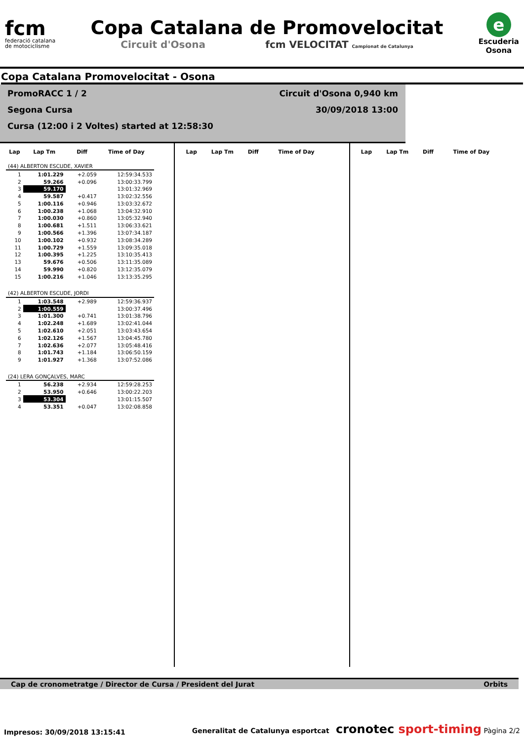fcm
federació catalana
de motociclisme
Copa Catalana de Promovelocitat
Circuit d'Osona fcm VELOCITAT Campionat de Catalunya
e
Escuderia
Osona
Copa Catalana Promovelocitat - Osona
PromoRACC 1 / 2
Segona Cursa
Cursa (12:00 i 2 Voltes) started at 12:58:30
Circuit d'Osona 0,940 km
30/09/2018 13:00
| Lap | Lap Tm | Diff | Time of Day |
| --- | --- | --- | --- |
| (44) ALBERTON ESCUDE, XAVIER | | | |
| 1 | 1:01.229 | +2.059 | 12:59:34.533 |
| 2 | 59.266 | +0.096 | 13:00:33.799 |
| 3 | 59.170 | | 13:01:32.969 |
| 4 | 59.587 | +0.417 | 13:02:32.556 |
| 5 | 1:00.116 | +0.946 | 13:03:32.672 |
| 6 | 1:00.238 | +1.068 | 13:04:32.910 |
| 7 | 1:00.030 | +0.860 | 13:05:32.940 |
| 8 | 1:00.681 | +1.511 | 13:06:33.621 |
| 9 | 1:00.566 | +1.396 | 13:07:34.187 |
| 10 | 1:00.102 | +0.932 | 13:08:34.289 |
| 11 | 1:00.729 | +1.559 | 13:09:35.018 |
| 12 | 1:00.395 | +1.225 | 13:10:35.413 |
| 13 | 59.676 | +0.506 | 13:11:35.089 |
| 14 | 59.990 | +0.820 | 13:12:35.079 |
| 15 | 1:00.216 | +1.046 | 13:13:35.295 |
| (42) ALBERTON ESCUDE, JORDI | | | |
| 1 | 1:03.548 | +2.989 | 12:59:36.937 |
| 2 | 1:00.559 | | 13:00:37.496 |
| 3 | 1:01.300 | +0.741 | 13:01:38.796 |
| 4 | 1:02.248 | +1.689 | 13:02:41.044 |
| 5 | 1:02.610 | +2.051 | 13:03:43.654 |
| 6 | 1:02.126 | +1.567 | 13:04:45.780 |
| 7 | 1:02.636 | +2.077 | 13:05:48.416 |
| 8 | 1:01.743 | +1.184 | 13:06:50.159 |
| 9 | 1:01.927 | +1.368 | 13:07:52.086 |
| (24) LERA GONÇALVES, MARC | | | |
| 1 | 56.238 | +2.934 | 12:59:28.253 |
| 2 | 53.950 | +0.646 | 13:00:22.203 |
| 3 | 53.304 | | 13:01:15.507 |
| 4 | 53.351 | +0.047 | 13:02:08.858 |
| Lap | Lap Tm | Diff | Time of Day |
| --- | --- | --- | --- |
| Lap | Lap Tm | Diff | Time of Day |
| --- | --- | --- | --- |
Cap de cronometratge / Director de Cursa / President del Jurat Orbits
Impresos: 30/09/2018 13:15:41 Generalitat de Catalunya esportcat cronotec sport-timing Pàgina 2/2